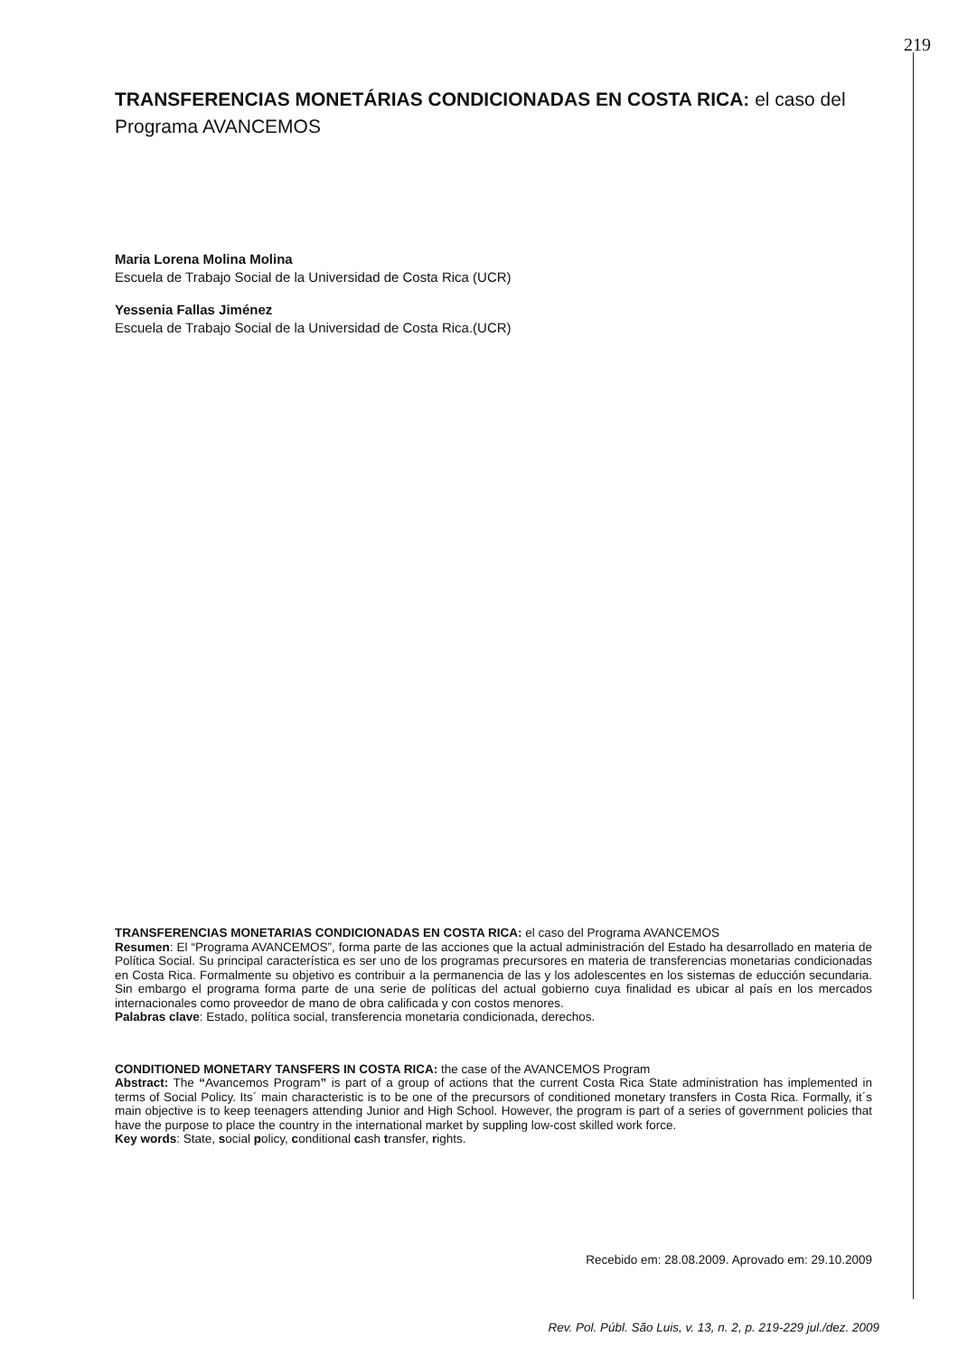219
TRANSFERENCIAS MONETÁRIAS CONDICIONADAS EN COSTA RICA: el caso del Programa AVANCEMOS
Maria Lorena Molina Molina
Escuela de Trabajo Social de la Universidad de Costa Rica (UCR)
Yessenia Fallas Jiménez
Escuela de Trabajo Social de la Universidad de Costa Rica.(UCR)
TRANSFERENCIAS MONETARIAS CONDICIONADAS EN COSTA RICA: el caso del Programa AVANCEMOS
Resumen: El “Programa AVANCEMOS”, forma parte de las acciones que la actual administración del Estado ha desarrollado en materia de Política Social. Su principal característica es ser uno de los programas precursores en materia de transferencias monetarias condicionadas en Costa Rica. Formalmente su objetivo es contribuir a la permanencia de las y los adolescentes en los sistemas de educción secundaria. Sin embargo el programa forma parte de una serie de políticas del actual gobierno cuya finalidad es ubicar al país en los mercados internacionales como proveedor de mano de obra calificada y con costos menores.
Palabras clave: Estado, política social, transferencia monetaria condicionada, derechos.
CONDITIONED MONETARY TANSFERS IN COSTA RICA: the case of the AVANCEMOS Program
Abstract: The “Avancemos Program” is part of a group of actions that the current Costa Rica State administration has implemented in terms of Social Policy. Its´ main characteristic is to be one of the precursors of conditioned monetary transfers in Costa Rica. Formally, it´s main objective is to keep teenagers attending Junior and High School. However, the program is part of a series of government policies that have the purpose to place the country in the international market by suppling low-cost skilled work force.
Key words: State, social policy, conditional cash transfer, rights.
Recebido em: 28.08.2009. Aprovado em: 29.10.2009
Rev. Pol. Públ. São Luis, v. 13, n. 2, p. 219-229 jul./dez. 2009